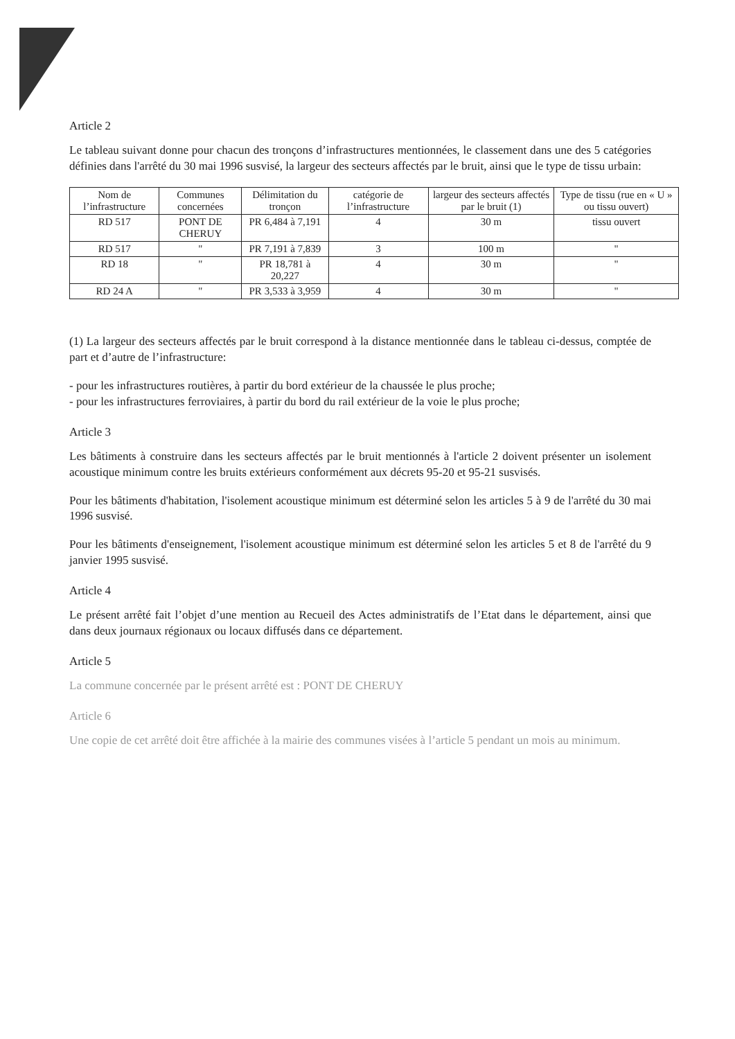Article 2
Le tableau suivant donne pour chacun des tronçons d’infrastructures mentionnées, le classement dans une des 5 catégories définies dans l'arrêté du 30 mai 1996 susvisé, la largeur des secteurs affectés par le bruit, ainsi que le type de tissu urbain:
| Nom de l’infrastructure | Communes concernées | Délimitation du tronçon | catégorie de l’infrastructure | largeur des secteurs affectés par le bruit (1) | Type de tissu (rue en « U » ou tissu ouvert) |
| --- | --- | --- | --- | --- | --- |
| RD 517 | PONT DE CHERUY | PR 6,484 à 7,191 | 4 | 30 m | tissu ouvert |
| RD 517 | " | PR 7,191 à 7,839 | 3 | 100 m | " |
| RD 18 | " | PR 18,781 à 20,227 | 4 | 30 m | " |
| RD 24 A | " | PR 3,533 à 3,959 | 4 | 30 m | " |
(1) La largeur des secteurs affectés par le bruit correspond à la distance mentionnée dans le tableau ci-dessus, comptée de part et d’autre de l’infrastructure:
- pour les infrastructures routières, à partir du bord extérieur de la chaussée le plus proche;
- pour les infrastructures ferroviaires, à partir du bord du rail extérieur de la voie le plus proche;
Article 3
Les bâtiments à construire dans les secteurs affectés par le bruit mentionnés à l'article 2 doivent présenter un isolement acoustique minimum contre les bruits extérieurs conformément aux décrets 95-20 et 95-21 susvisés.
Pour les bâtiments d'habitation, l'isolement acoustique minimum est déterminé selon les articles 5 à 9 de l'arrêté du 30 mai 1996 susvisé.
Pour les bâtiments d'enseignement, l'isolement acoustique minimum est déterminé selon les articles 5 et 8 de l'arrêté du 9 janvier 1995 susvisé.
Article 4
Le présent arrêté fait l’objet d’une mention au Recueil des Actes administratifs de l’Etat dans le département, ainsi que dans deux journaux régionaux ou locaux diffusés dans ce département.
Article 5
La commune concernée par le présent arrêté est : PONT DE CHERUY
Article 6
Une copie de cet arrêté doit être affichée à la mairie des communes visées à l’article 5 pendant un mois au minimum.